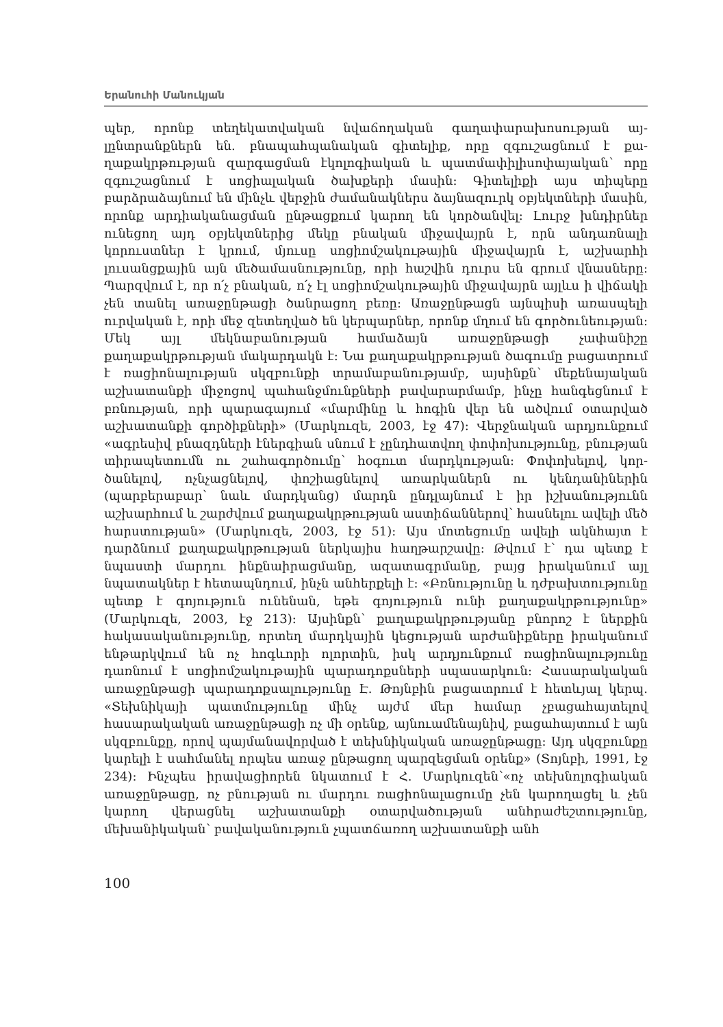Երանուհի Մանուկյան
պեր, որոնք տեղեկատվական նվաճողական գաղափարախոսության այ­լընտրանքներն են. բնապահպանական գիտելիք, որը զգուշացնում է քա­ղաքակրթության զարգացման էկոլոգիական և պատմափիլիսոփայական՝ որը զգուշացնում է սոցիալական ծախքերի մասին: Գիտելիքի այս տիպերը բարձրաձայնում են մինչև վերջին ժամանակներս ձայնազուրկ օբյեկտների մասին, որոնք արդիականացման ընթացքում կարող են կործանվել: Լուրջ խնդիրներ ունեցող այդ օբյեկտներից մեկը բնական միջավայրն է, որն ան­դառնալի կորուստներ է կրում, մյուսը սոցիոմշակութային միջավայրն է, աշխարհի լուսանցքային այն մեծամասնությունը, որի հաշվին դուրս են գրում վնասները: Պարզվում է, որ ո՛չ բնական, ո՛չ էլ սոցիոմշակութային մի­ջավայրն այլևս ի վիճակի չեն տանել առաջընթացի ծանրացող բեռը: Առա­ջընթացն այնպիսի առասպելի ուրվական է, որի մեջ զետեղված են կեր­պարներ, որոնք մղում են գործունեության: Մեկ այլ մեկնաբանության հա­մաձայն առաջընթացի չափանիշը քաղաքակրթության մակարդակն է: Նա քաղաքակրթության ծագումը բացատրում է ռացիոնալության սկզբունքի տրամաբանությամբ, այսինքն՝ մեքենայական աշխատանքի միջոցով պա­հանջմունքների բավարարմամբ, ինչը հանգեցնում է բռնության, որի պա­րագայում «մարմինը և հոգին վեր են ածվում օտարված աշխատանքի գոր­ծիքների» (Մարկուզե, 2003, էջ 47): Վերջնական արդյունքում «ագրեսիվ բնազդների էներգիան սնում է չընդհատվող փոփոխությունը, բնության տիրապետումն ու շահագործումը՝ հօգուտ մարդկության: Փոփոխելով, կոր­ծանելով, ոչնչացնելով, փոշիացնելով առարկաներն ու կենդանիներին (պարբերաբար՝ նաև մարդկանց) մարդն ընդլայնում է իր իշխանությունն աշխարհում և շարժվում քաղաքակրթության աստիճաններով՝ հասնելու ավելի մեծ հարստության» (Մարկուզե, 2003, էջ 51): Այս մոտեցումը ավելի ակնհայտ է դարձնում քաղաքակրթության ներկայիս հաղթարշավը: Թվում է՝ դա պետք է նպաստի մարդու ինքնաիրացմանը, ազատագրմանը, բայց իրականում այլ նպատակներ է հետապնդում, ինչն անհերքելի է: «Բռնութ­յունը և դժբախտությունը պետք է գոյություն ունենան, եթե գոյություն ունի քաղաքակրթությունը» (Մարկուզե, 2003, էջ 213): Այսինքն՝ քաղաքակրթութ­յանը բնորոշ է ներքին հակասականությունը, որտեղ մարդկային կեցութ­յան արժանիքները իրականում ենթարկվում են ոչ հոգևորի ոլորտին, իսկ արդյունքում ռացիոնալությունը դառնում է սոցիոմշակութային պարա­դոքսների սպասարկուն: Հասարակական առաջընթացի պարադոքսալութ­յունը Է. Թոյնբին բացատրում է հետևյալ կերպ. «Տեխնիկայի պատմությու­նը մինչ այժմ մեր համար չբացահայտելով հասարակական առաջընթացի ոչ մի օրենք, այնուամենայնիվ, բացահայտում է այն սկզբունքը, որով պայ­մանավորված է տեխնիկական առաջընթացը: Այդ սկզբունքը կարելի է սահմանել որպես առաջ ընթացող պարզեցման օրենք» (Տոյնբի, 1991, էջ 234): Ինչպես իրավացիորեն նկատում է Հ. Մարկուզեն՝«ոչ տեխնոլոգիա­կան առաջընթացը, ոչ բնության ու մարդու ռացիոնալացումը չեն կարողա­ցել և չեն կարող վերացնել աշխատանքի օտարվածության անհրաժեշտու­թյունը, մեխանիկական՝ բավականություն չպատճառող աշխատանքի անհ­
100